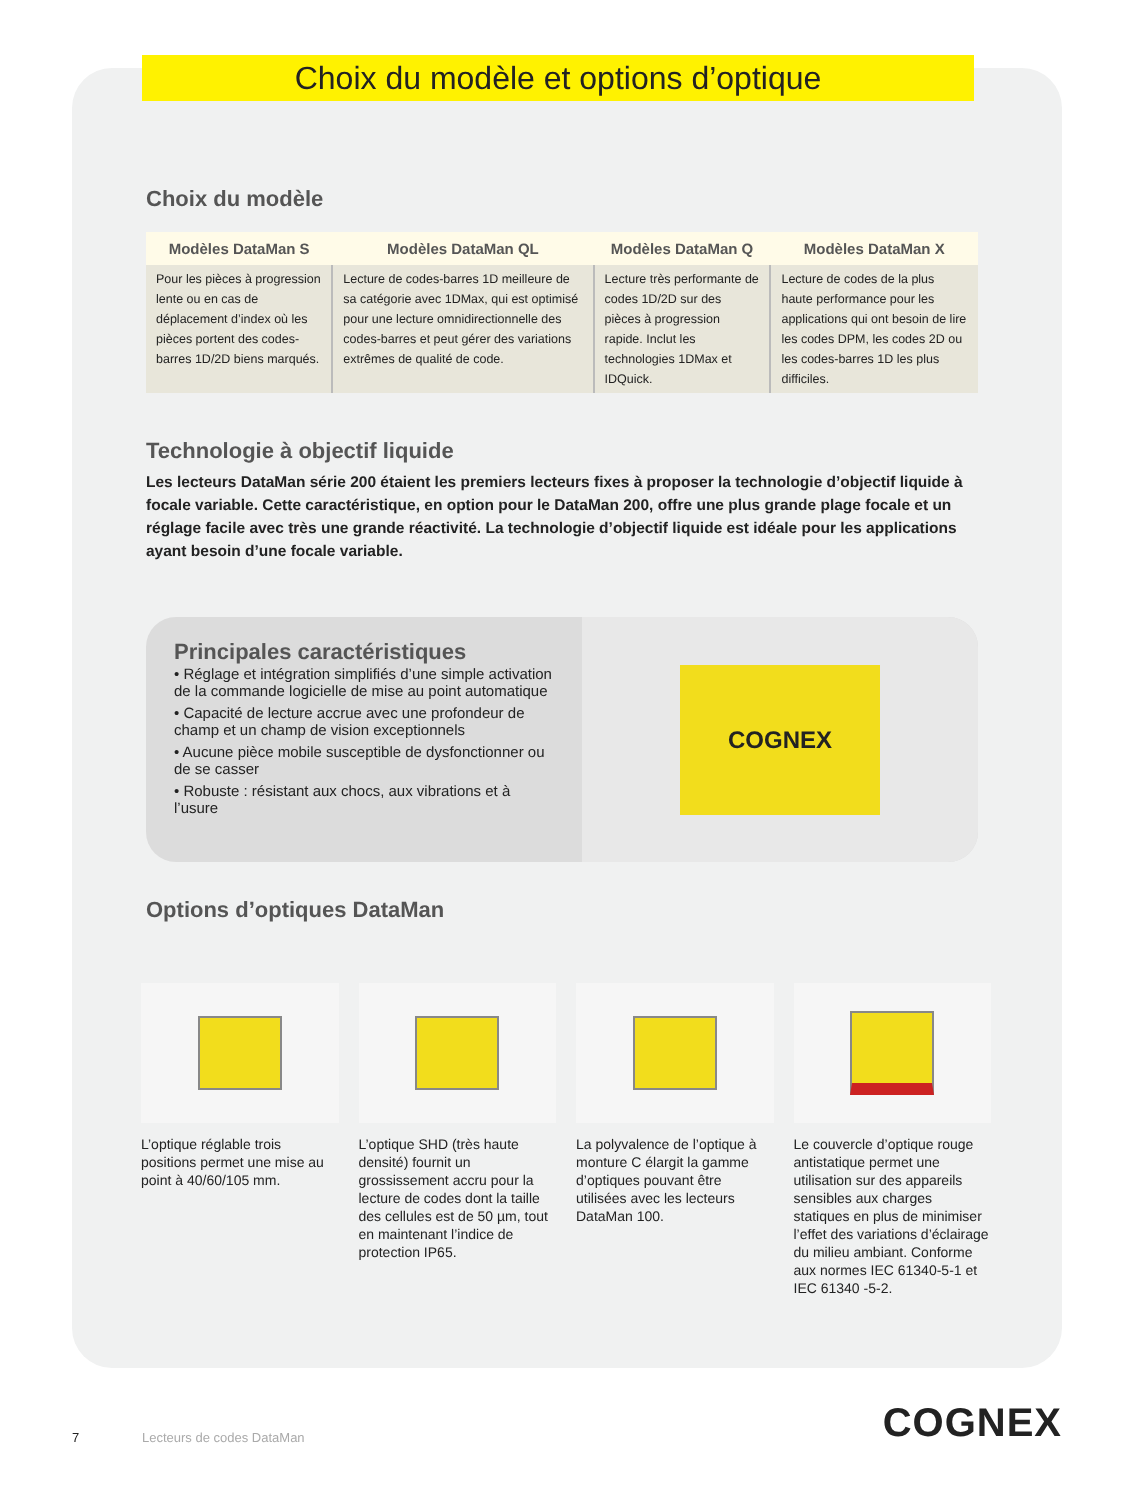Choix du modèle et options d’optique
Choix du modèle
| Modèles DataMan S | Modèles DataMan QL | Modèles DataMan Q | Modèles DataMan X |
| --- | --- | --- | --- |
| Pour les pièces à progression lente ou en cas de déplacement d’index où les pièces portent des codes-barres 1D/2D biens marqués. | Lecture de codes-barres 1D meilleure de sa catégorie avec 1DMax, qui est optimisé pour une lecture omnidirectionnelle des codes-barres et peut gérer des variations extrêmes de qualité de code. | Lecture très performante de codes 1D/2D sur des pièces à progression rapide. Inclut les technologies 1DMax et IDQuick. | Lecture de codes de la plus haute performance pour les applications qui ont besoin de lire les codes DPM, les codes 2D ou les codes-barres 1D les plus difficiles. |
Technologie à objectif liquide
Les lecteurs DataMan série 200 étaient les premiers lecteurs fixes à proposer la technologie d’objectif liquide à focale variable. Cette caractéristique, en option pour le DataMan 200, offre une plus grande plage focale et un réglage facile avec très une grande réactivité. La technologie d’objectif liquide est idéale pour les applications ayant besoin d’une focale variable.
Principales caractéristiques
• Réglage et intégration simplifiés d’une simple activation de la commande logicielle de mise au point automatique
• Capacité de lecture accrue avec une profondeur de champ et un champ de vision exceptionnels
• Aucune pièce mobile susceptible de dysfonctionner ou de se casser
• Robuste : résistant aux chocs, aux vibrations et à l’usure
COGNEX
Options d’optiques DataMan
L’optique réglable trois positions permet une mise au point à 40/60/105 mm.
L’optique SHD (très haute densité) fournit un grossissement accru pour la lecture de codes dont la taille des cellules est de 50 µm, tout en maintenant l’indice de protection IP65.
La polyvalence de l’optique à monture C élargit la gamme d’optiques pouvant être utilisées avec les lecteurs DataMan 100.
Le couvercle d’optique rouge antistatique permet une utilisation sur des appareils sensibles aux charges statiques en plus de minimiser l’effet des variations d’éclairage du milieu ambiant. Conforme aux normes IEC 61340-5-1 et IEC 61340 -5-2.
7 Lecteurs de codes DataMan COGNEX